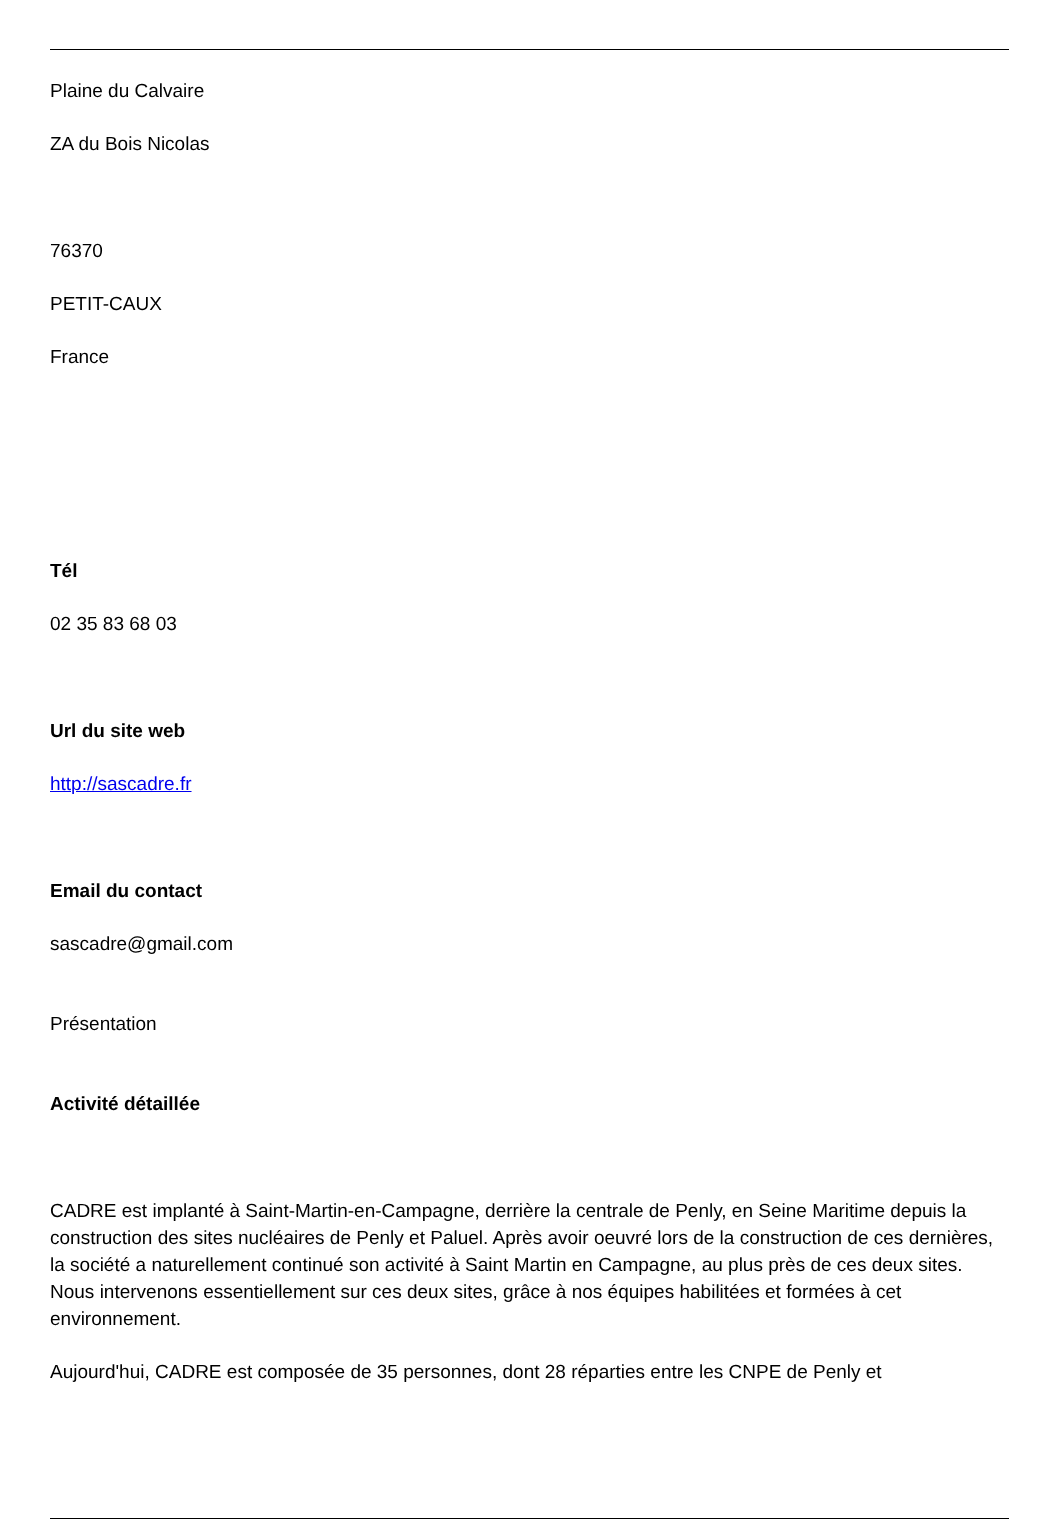Plaine du Calvaire
ZA du Bois Nicolas
76370
PETIT-CAUX
France
Tél
02 35 83 68 03
Url du site web
http://sascadre.fr
Email du contact
sascadre@gmail.com
Présentation
Activité détaillée
CADRE est implanté à Saint-Martin-en-Campagne, derrière la centrale de Penly, en Seine Maritime depuis la construction des sites nucléaires de Penly et Paluel. Après avoir oeuvré lors de la construction de ces dernières, la société a naturellement continué son activité à Saint Martin en Campagne, au plus près de ces deux sites. Nous intervenons essentiellement sur ces deux sites, grâce à nos équipes habilitées et formées à cet environnement.
Aujourd'hui, CADRE est composée de 35 personnes, dont 28 réparties entre les CNPE de Penly et